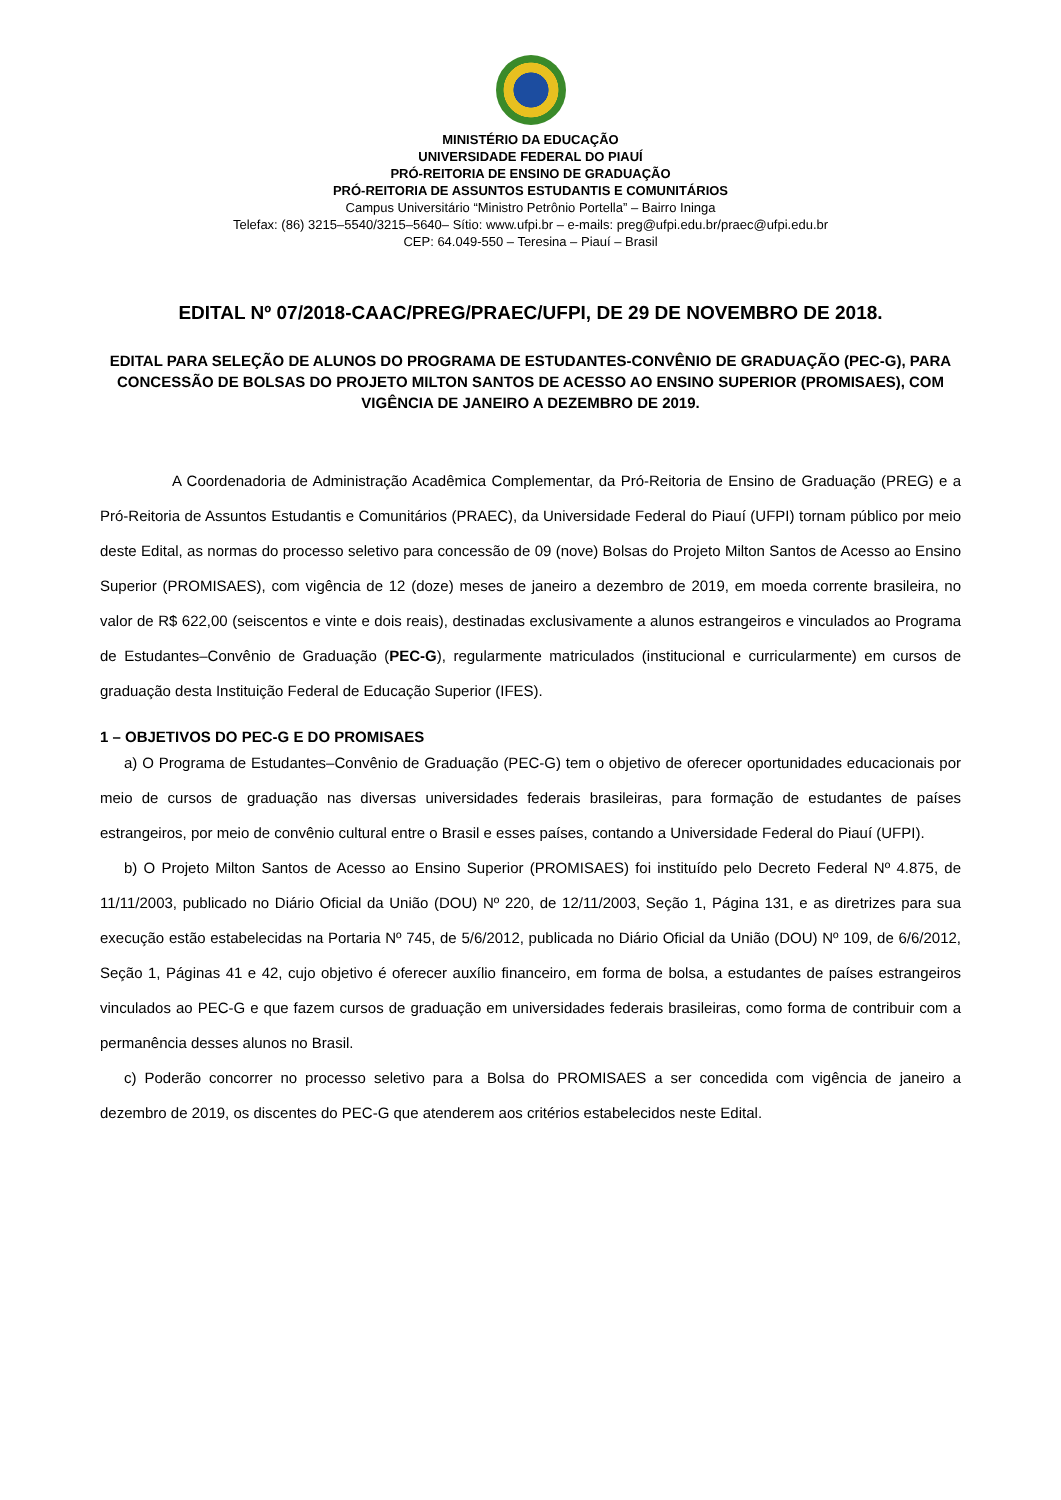MINISTÉRIO DA EDUCAÇÃO
UNIVERSIDADE FEDERAL DO PIAUÍ
PRÓ-REITORIA DE ENSINO DE GRADUAÇÃO
PRÓ-REITORIA DE ASSUNTOS ESTUDANTIS E COMUNITÁRIOS
Campus Universitário “Ministro Petrônio Portella” – Bairro Ininga
Telefax: (86) 3215–5540/3215–5640– Sítio: www.ufpi.br – e-mails: preg@ufpi.edu.br/praec@ufpi.edu.br
CEP: 64.049-550 – Teresina – Piauí – Brasil
EDITAL Nº 07/2018-CAAC/PREG/PRAEC/UFPI, DE 29 DE NOVEMBRO DE 2018.
EDITAL PARA SELEÇÃO DE ALUNOS DO PROGRAMA DE ESTUDANTES-CONVÊNIO DE GRADUAÇÃO (PEC-G), PARA CONCESSÃO DE BOLSAS DO PROJETO MILTON SANTOS DE ACESSO AO ENSINO SUPERIOR (PROMISAES), COM VIGÊNCIA DE JANEIRO A DEZEMBRO DE 2019.
A Coordenadoria de Administração Acadêmica Complementar, da Pró-Reitoria de Ensino de Graduação (PREG) e a Pró-Reitoria de Assuntos Estudantis e Comunitários (PRAEC), da Universidade Federal do Piauí (UFPI) tornam público por meio deste Edital, as normas do processo seletivo para concessão de 09 (nove) Bolsas do Projeto Milton Santos de Acesso ao Ensino Superior (PROMISAES), com vigência de 12 (doze) meses de janeiro a dezembro de 2019, em moeda corrente brasileira, no valor de R$ 622,00 (seiscentos e vinte e dois reais), destinadas exclusivamente a alunos estrangeiros e vinculados ao Programa de Estudantes–Convênio de Graduação (PEC-G), regularmente matriculados (institucional e curricularmente) em cursos de graduação desta Instituição Federal de Educação Superior (IFES).
1 – OBJETIVOS DO PEC-G E DO PROMISAES
a) O Programa de Estudantes–Convênio de Graduação (PEC-G) tem o objetivo de oferecer oportunidades educacionais por meio de cursos de graduação nas diversas universidades federais brasileiras, para formação de estudantes de países estrangeiros, por meio de convênio cultural entre o Brasil e esses países, contando a Universidade Federal do Piauí (UFPI).
b) O Projeto Milton Santos de Acesso ao Ensino Superior (PROMISAES) foi instituído pelo Decreto Federal Nº 4.875, de 11/11/2003, publicado no Diário Oficial da União (DOU) Nº 220, de 12/11/2003, Seção 1, Página 131, e as diretrizes para sua execução estão estabelecidas na Portaria Nº 745, de 5/6/2012, publicada no Diário Oficial da União (DOU) Nº 109, de 6/6/2012, Seção 1, Páginas 41 e 42, cujo objetivo é oferecer auxílio financeiro, em forma de bolsa, a estudantes de países estrangeiros vinculados ao PEC-G e que fazem cursos de graduação em universidades federais brasileiras, como forma de contribuir com a permanência desses alunos no Brasil.
c) Poderão concorrer no processo seletivo para a Bolsa do PROMISAES a ser concedida com vigência de janeiro a dezembro de 2019, os discentes do PEC-G que atenderem aos critérios estabelecidos neste Edital.